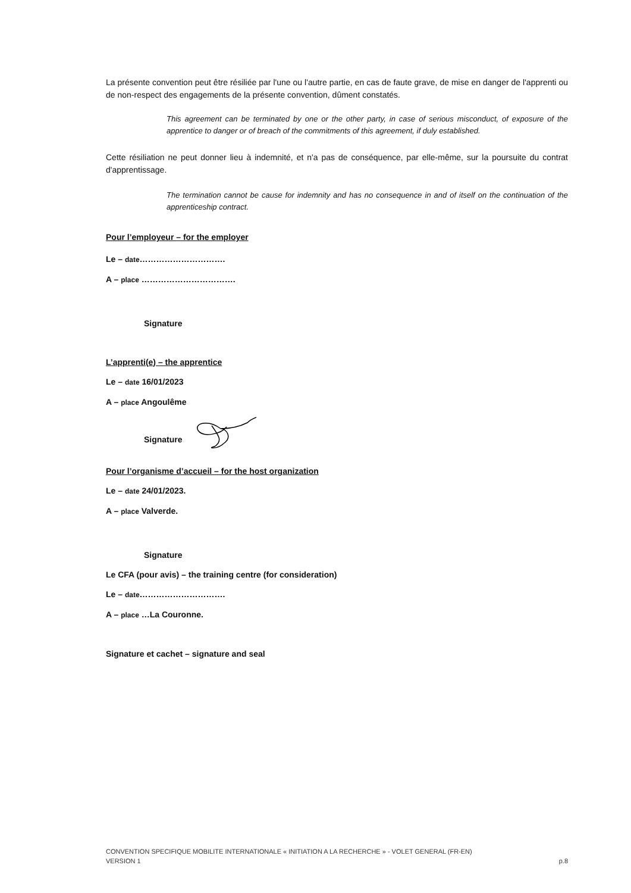La présente convention peut être résiliée par l'une ou l'autre partie, en cas de faute grave, de mise en danger de l'apprenti ou de non-respect des engagements de la présente convention, dûment constatés.
This agreement can be terminated by one or the other party, in case of serious misconduct, of exposure of the apprentice to danger or of breach of the commitments of this agreement, if duly established.
Cette résiliation ne peut donner lieu à indemnité, et n'a pas de conséquence, par elle-même, sur la poursuite du contrat d'apprentissage.
The termination cannot be cause for indemnity and has no consequence in and of itself on the continuation of the apprenticeship contract.
Pour l’employeur – for the employer
Le – date………………………….
A – place …………………………….
Signature
L’apprenti(e) – the apprentice
Le – date 16/01/2023
A – place Angoulême
Signature
Pour l’organisme d’accueil – for the host organization
Le – date 24/01/2023.
A – place Valverde.
Signature
Le CFA (pour avis) – the training centre (for consideration)
Le – date………………………….
A – place …La Couronne.
Signature et cachet – signature and seal
CONVENTION SPECIFIQUE MOBILITE INTERNATIONALE « INITIATION A LA RECHERCHE » - VOLET GENERAL (FR-EN)
VERSION 1 p.8